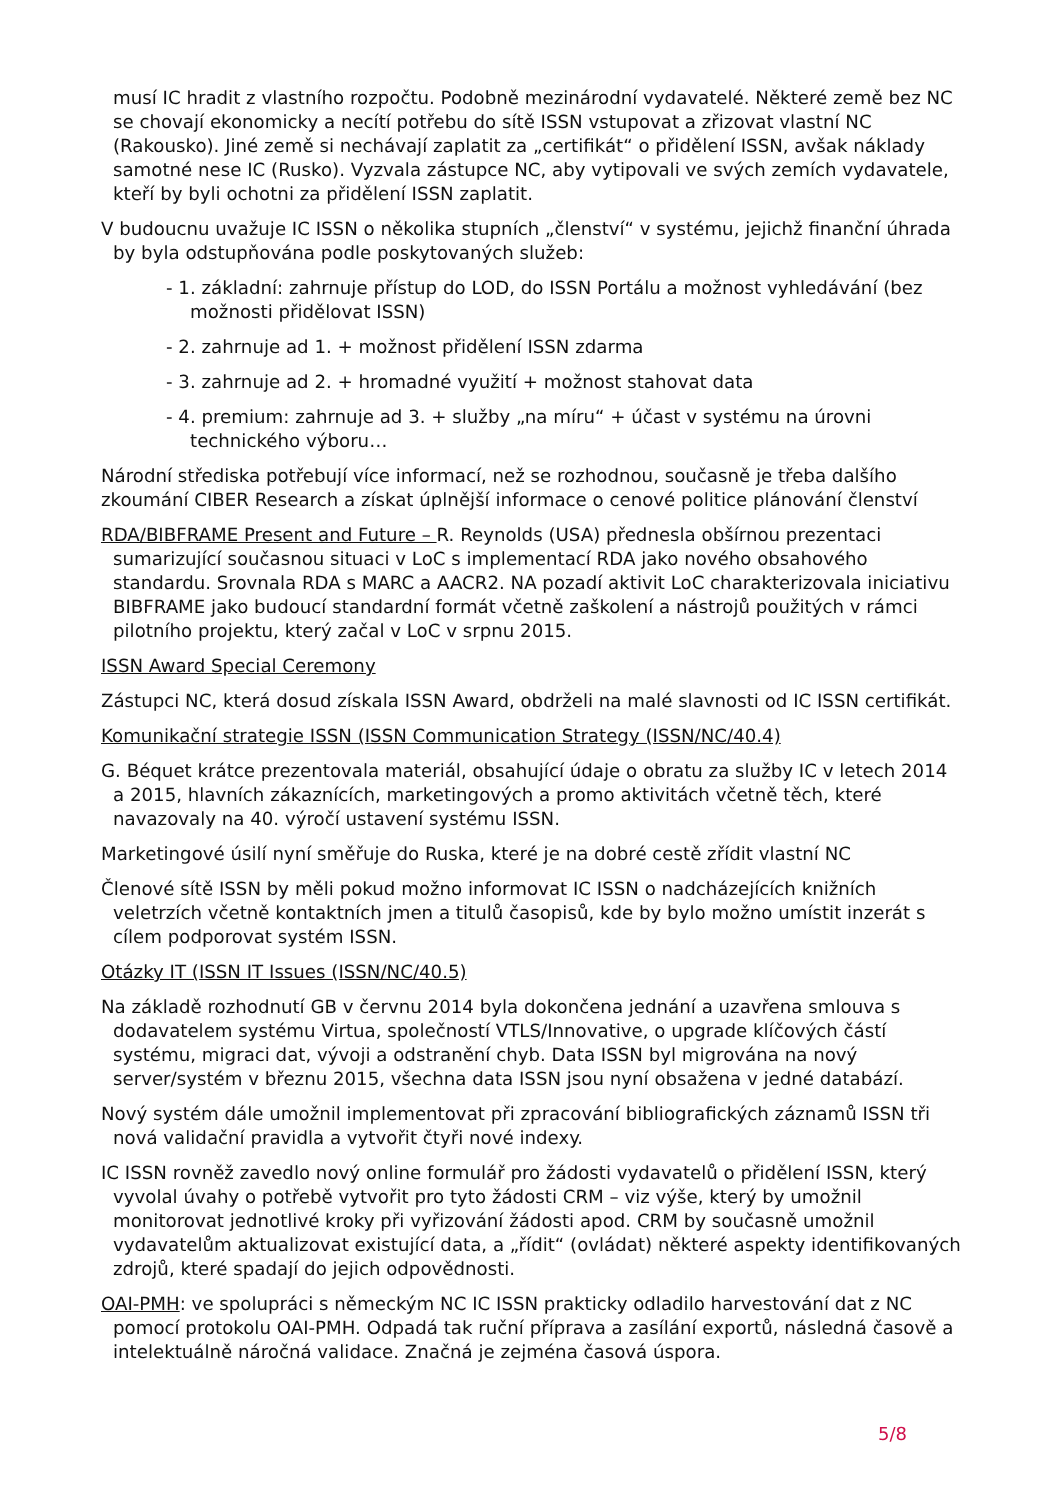musí IC hradit z vlastního rozpočtu. Podobně mezinárodní vydavatelé. Některé země bez NC se chovají ekonomicky a necítí potřebu do sítě ISSN vstupovat a zřizovat vlastní NC (Rakousko). Jiné země si nechávají zaplatit za „certifikát“ o přidělení ISSN, avšak náklady samotné nese IC (Rusko). Vyzvala zástupce NC, aby vytipovali ve svých zemích vydavatele, kteří by byli ochotni za přidělení ISSN zaplatit.
V budoucnu uvažuje IC ISSN o několika stupních „členství“ v systému, jejichž finanční úhrada by byla odstupňována podle poskytovaných služeb:
- 1. základní: zahrnuje přístup do LOD, do ISSN Portálu a možnost vyhledávání (bez možnosti přidělovat ISSN)
- 2. zahrnuje ad 1. + možnost přidělení ISSN zdarma
- 3. zahrnuje ad 2. + hromadné využití + možnost stahovat data
- 4. premium: zahrnuje ad 3. + služby „na míru“ + účast v systému na úrovni technického výboru…
Národní střediska potřebují více informací, než se rozhodnou, současně je třeba dalšího zkoumání CIBER Research a získat úplnější informace o cenové politice plánování členství
RDA/BIBFRAME Present and Future – R. Reynolds (USA) přednesla obšírnou prezentaci sumarizující současnou situaci v LoC s implementací RDA jako nového obsahového standardu. Srovnala RDA s MARC a AACR2. NA pozadí aktivit LoC charakterizovala iniciativu BIBFRAME jako budoucí standardní formát včetně zaškolení a nástrojů použitých v rámci pilotního projektu, který začal v LoC v srpnu 2015.
ISSN Award Special Ceremony
Zástupci NC, která dosud získala ISSN Award, obdrželi na malé slavnosti od IC ISSN certifikát.
Komunikační strategie ISSN (ISSN Communication Strategy (ISSN/NC/40.4)
G. Béquet krátce prezentovala materiál, obsahující údaje o obratu za služby IC v letech 2014 a 2015, hlavních zákaznících, marketingových a promo aktivitách včetně těch, které navazovaly na 40. výročí ustavení systému ISSN.
Marketingové úsilí nyní směřuje do Ruska, které je na dobré cestě zřídit vlastní NC
Členové sítě ISSN by měli pokud možno informovat IC ISSN o nadcházejících knižních veletrzích včetně kontaktních jmen a titulů časopisů, kde by bylo možno umístit inzerát s cílem podporovat systém ISSN.
Otázky IT (ISSN IT Issues (ISSN/NC/40.5)
Na základě rozhodnutí GB v červnu 2014 byla dokončena jednání a uzavřena smlouva s dodavatelem systému Virtua, společností VTLS/Innovative, o upgrade klíčových částí systému, migraci dat, vývoji a odstranění chyb. Data ISSN byl migrována na nový server/systém v březnu 2015, všechna data ISSN jsou nyní obsažena v jedné databází.
Nový systém dále umožnil implementovat při zpracování bibliografických záznamů ISSN tři nová validační pravidla a vytvořit čtyři nové indexy.
IC ISSN rovněž zavedlo nový online formulář pro žádosti vydavatelů o přidělení ISSN, který vyvolal úvahy o potřebě vytvořit pro tyto žádosti CRM – viz výše, který by umožnil monitorovat jednotlivé kroky při vyřizování žádosti apod. CRM by současně umožnil vydavatelům aktualizovat existující data, a „řídit“ (ovládat) některé aspekty identifikovaných zdrojů, které spadají do jejich odpovědnosti.
OAI-PMH: ve spolupráci s německým NC IC ISSN prakticky odladilo harvestování dat z NC pomocí protokolu OAI-PMH. Odpadá tak ruční příprava a zasílání exportů, následná časově a intelektuálně náročná validace. Značná je zejména časová úspora.
5/8